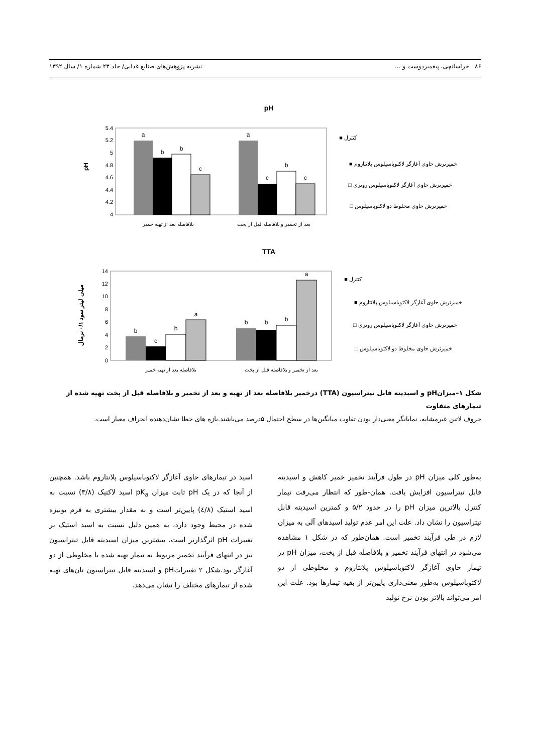۸۶ خراسانچی، پیغمبردوست و ... نشریه پژوهش‌های صنایع غذایی/ جلد ۲۳ شماره ۱/ سال ۱۳۹۲
pH
5.4
5.2
5
4.8
4.6
4.4
4.2
4
pH
a
b
b
c
a
c
b
c
بلافاصله بعد از تهیه خمیر
بعد از تخمیر و بلافاصله قبل از پخت
کنترل ■
خمیرترش حاوی آغازگر لاکتوباسیلوس پلانتاروم ■
خمیرترش حاوی آغازگر لاکتوباسیلوس روتری □
خمیرترش حاوی مخلوط دو لاکتوباسیلوس □
TTA
14
12
10
8
6
4
2
0
میلی لیتر سود ۰/۱ نرمال
b
c
b
a
b
b
b
a
بلافاصله بعد از تهیه خمیر
بعد از تخمیر و بلافاصله قبل از پخت
کنترل ■
خمیرترش حاوی آغازگر لاکتوباسیلوس پلانتاروم ■
خمیرترش حاوی آغازگر لاکتوباسیلوس روتری □
خمیرترش حاوی مخلوط دو لاکتوباسیلوس □
شکل ۱–میزانpH و اسیدیته قابل تیتراسیون (TTA) درخمیر بلافاصله بعد از تهیه و بعد از تخمیر و بلافاصله قبل از پخت تهیه شده از تیمارهای متفاوت
حروف لاتین غیرمشابه، نمایانگر معنی‌دار بودن تفاوت میانگین‌ها در سطح احتمال ۵درصد می‌باشند.بازه های خطا نشان‌دهنده انحراف معیار است.
به‌طور کلی میزان pH در طول فرآیند تخمیر خمیر کاهش و اسیدیته قابل تیتراسیون افزایش یافت. همان-طور که انتظار می‌رفت تیمار کنترل بالاترین میزان pH را در حدود ۵/۲ و کمترین اسیدیته قابل تیتراسیون را نشان داد. علت این امر عدم تولید اسیدهای آلی به میزان لازم در طی فرآیند تخمیر است. همان‌طور که در شکل ۱ مشاهده می‌شود در انتهای فرآیند تخمیر و بلافاصله قبل از پخت، میزان pH در تیمار حاوی آغازگر لاکتوباسیلوس پلانتاروم و مخلوطی از دو لاکتوباسیلوس به‌طور معنی‌داری پایین‌تر از بقیه تیمارها بود. علت این امر می‌تواند بالاتر بودن نرخ تولید
اسید در تیمارهای حاوی آغازگر لاکتوباسیلوس پلانتاروم باشد. همچنین از آنجا که در یک pH ثابت میزان pK<sub>a</sub> اسید لاکتیک (۳/۸) نسبت به اسید استیک (٤/۸) پایین‌تر است و به مقدار بیشتری به فرم یونیزه شده در محیط وجود دارد، به همین دلیل نسبت به اسید استیک بر تغییرات pH اثرگذارتر است. بیشترین میزان اسیدیته قابل تیتراسیون نیز در انتهای فرآیند تخمیر مربوط به تیمار تهیه شده با مخلوطی از دو آغازگر بود.شکل ۲ تغییراتpH و اسیدیته قابل تیتراسیون نان‌های تهیه شده از تیمارهای مختلف را نشان می‌دهد.